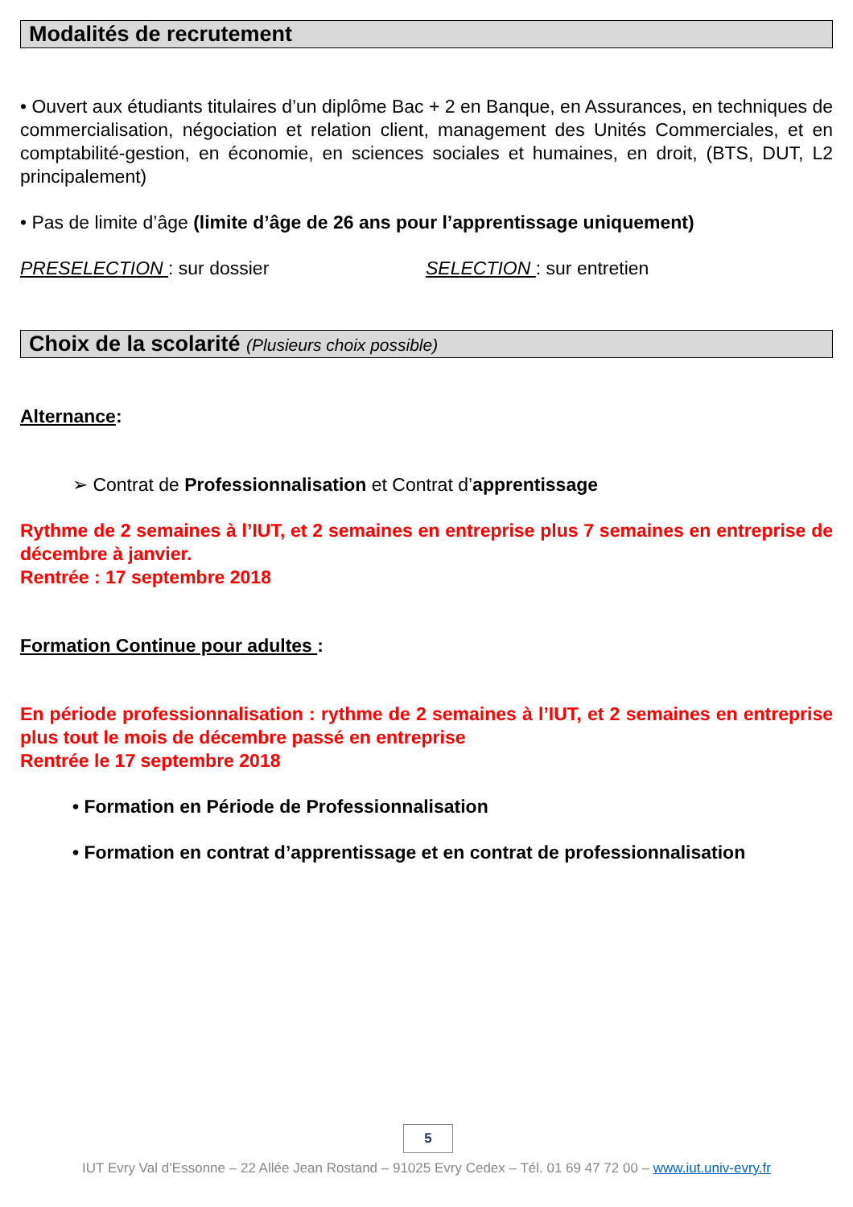Modalités de recrutement
• Ouvert aux étudiants titulaires d’un diplôme Bac + 2 en Banque, en Assurances, en techniques de commercialisation, négociation et relation client, management des Unités Commerciales, et en comptabilité-gestion, en économie, en sciences sociales et humaines, en droit, (BTS, DUT, L2 principalement)
• Pas de limite d’âge (limite d’âge de 26 ans pour l’apprentissage uniquement)
PRESELECTION : sur dossier SELECTION : sur entretien
Choix de la scolarité (Plusieurs choix possible)
Alternance:
➢ Contrat de Professionnalisation et Contrat d’apprentissage
Rythme de 2 semaines à l’IUT, et 2 semaines en entreprise plus 7 semaines en entreprise de décembre à janvier.
Rentrée : 17 septembre 2018
Formation Continue pour adultes :
En période professionnalisation : rythme de 2 semaines à l’IUT, et 2 semaines en entreprise plus tout le mois de décembre passé en entreprise
Rentrée le 17 septembre 2018
• Formation en Période de Professionnalisation
• Formation en contrat d’apprentissage et en contrat de professionnalisation
5
IUT Evry Val d’Essonne – 22 Allée Jean Rostand – 91025 Evry Cedex – Tél. 01 69 47 72 00 – www.iut.univ-evry.fr